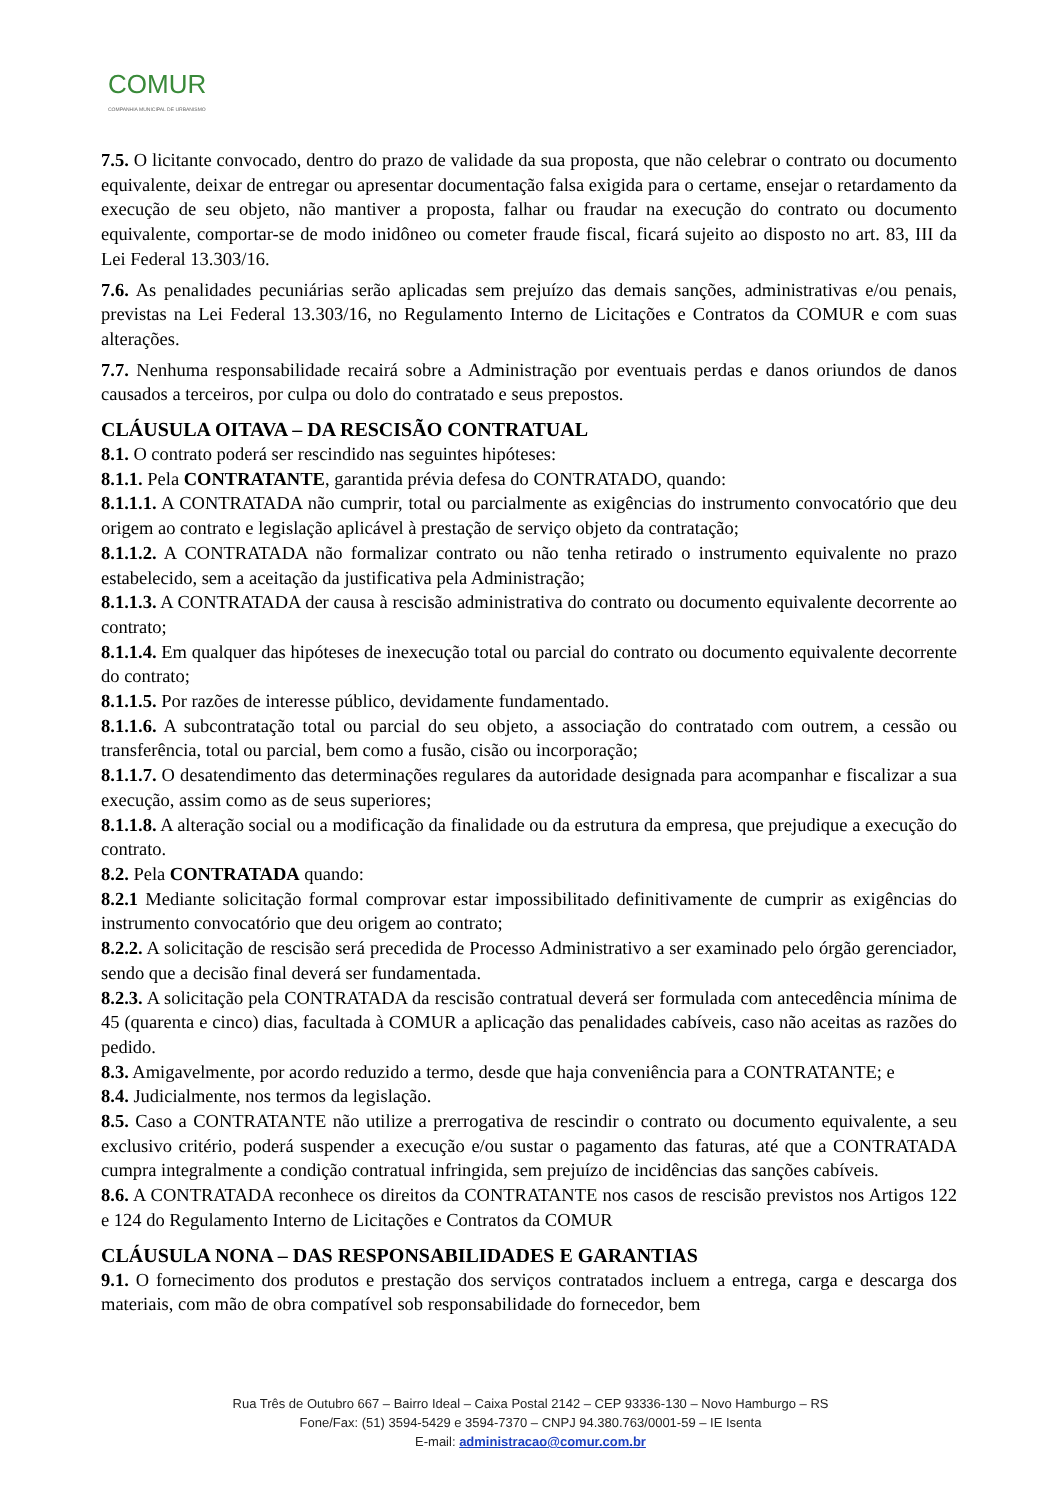COMUR
COMPANHIA MUNICIPAL DE URBANISMO
7.5. O licitante convocado, dentro do prazo de validade da sua proposta, que não celebrar o contrato ou documento equivalente, deixar de entregar ou apresentar documentação falsa exigida para o certame, ensejar o retardamento da execução de seu objeto, não mantiver a proposta, falhar ou fraudar na execução do contrato ou documento equivalente, comportar-se de modo inidôneo ou cometer fraude fiscal, ficará sujeito ao disposto no art. 83, III da Lei Federal 13.303/16.
7.6. As penalidades pecuniárias serão aplicadas sem prejuízo das demais sanções, administrativas e/ou penais, previstas na Lei Federal 13.303/16, no Regulamento Interno de Licitações e Contratos da COMUR e com suas alterações.
7.7. Nenhuma responsabilidade recairá sobre a Administração por eventuais perdas e danos oriundos de danos causados a terceiros, por culpa ou dolo do contratado e seus prepostos.
CLÁUSULA OITAVA – DA RESCISÃO CONTRATUAL
8.1. O contrato poderá ser rescindido nas seguintes hipóteses:
8.1.1. Pela CONTRATANTE, garantida prévia defesa do CONTRATADO, quando:
8.1.1.1. A CONTRATADA não cumprir, total ou parcialmente as exigências do instrumento convocatório que deu origem ao contrato e legislação aplicável à prestação de serviço objeto da contratação;
8.1.1.2. A CONTRATADA não formalizar contrato ou não tenha retirado o instrumento equivalente no prazo estabelecido, sem a aceitação da justificativa pela Administração;
8.1.1.3. A CONTRATADA der causa à rescisão administrativa do contrato ou documento equivalente decorrente ao contrato;
8.1.1.4. Em qualquer das hipóteses de inexecução total ou parcial do contrato ou documento equivalente decorrente do contrato;
8.1.1.5. Por razões de interesse público, devidamente fundamentado.
8.1.1.6. A subcontratação total ou parcial do seu objeto, a associação do contratado com outrem, a cessão ou transferência, total ou parcial, bem como a fusão, cisão ou incorporação;
8.1.1.7. O desatendimento das determinações regulares da autoridade designada para acompanhar e fiscalizar a sua execução, assim como as de seus superiores;
8.1.1.8. A alteração social ou a modificação da finalidade ou da estrutura da empresa, que prejudique a execução do contrato.
8.2. Pela CONTRATADA quando:
8.2.1 Mediante solicitação formal comprovar estar impossibilitado definitivamente de cumprir as exigências do instrumento convocatório que deu origem ao contrato;
8.2.2. A solicitação de rescisão será precedida de Processo Administrativo a ser examinado pelo órgão gerenciador, sendo que a decisão final deverá ser fundamentada.
8.2.3. A solicitação pela CONTRATADA da rescisão contratual deverá ser formulada com antecedência mínima de 45 (quarenta e cinco) dias, facultada à COMUR a aplicação das penalidades cabíveis, caso não aceitas as razões do pedido.
8.3. Amigavelmente, por acordo reduzido a termo, desde que haja conveniência para a CONTRATANTE; e
8.4. Judicialmente, nos termos da legislação.
8.5. Caso a CONTRATANTE não utilize a prerrogativa de rescindir o contrato ou documento equivalente, a seu exclusivo critério, poderá suspender a execução e/ou sustar o pagamento das faturas, até que a CONTRATADA cumpra integralmente a condição contratual infringida, sem prejuízo de incidências das sanções cabíveis.
8.6. A CONTRATADA reconhece os direitos da CONTRATANTE nos casos de rescisão previstos nos Artigos 122 e 124 do Regulamento Interno de Licitações e Contratos da COMUR
CLÁUSULA NONA – DAS RESPONSABILIDADES E GARANTIAS
9.1. O fornecimento dos produtos e prestação dos serviços contratados incluem a entrega, carga e descarga dos materiais, com mão de obra compatível sob responsabilidade do fornecedor, bem
Rua Três de Outubro 667 – Bairro Ideal – Caixa Postal 2142 – CEP 93336-130 – Novo Hamburgo – RS
Fone/Fax: (51) 3594-5429 e 3594-7370 – CNPJ 94.380.763/0001-59 – IE Isenta
E-mail: administracao@comur.com.br